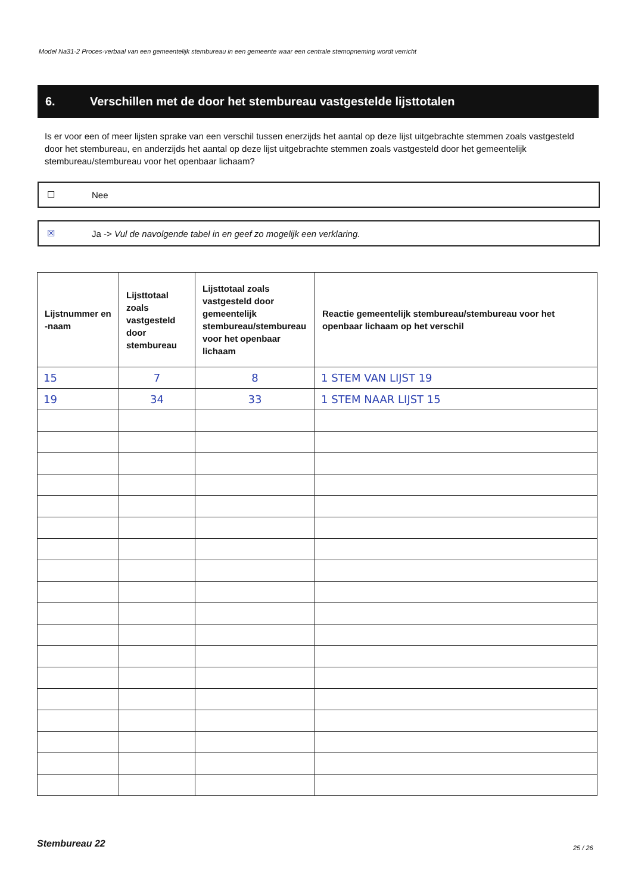Model Na31-2 Proces-verbaal van een gemeentelijk stembureau in een gemeente waar een centrale stemopneming wordt verricht
6. Verschillen met de door het stembureau vastgestelde lijsttotalen
Is er voor een of meer lijsten sprake van een verschil tussen enerzijds het aantal op deze lijst uitgebrachte stemmen zoals vastgesteld door het stembureau, en anderzijds het aantal op deze lijst uitgebrachte stemmen zoals vastgesteld door het gemeentelijk stembureau/stembureau voor het openbaar lichaam?
☐ Nee
☒ Ja -> Vul de navolgende tabel in en geef zo mogelijk een verklaring.
| Lijstnummer en -naam | Lijsttotaal zoals vastgesteld door stembureau | Lijsttotaal zoals vastgesteld door gemeentelijk stembureau/stembureau voor het openbaar lichaam | Reactie gemeentelijk stembureau/stembureau voor het openbaar lichaam op het verschil |
| --- | --- | --- | --- |
| 15 | 7 | 8 | 1 STEM VAN LIJST 19 |
| 19 | 34 | 33 | 1 STEM NAAR LIJST 15 |
Stembureau 22 25 / 26